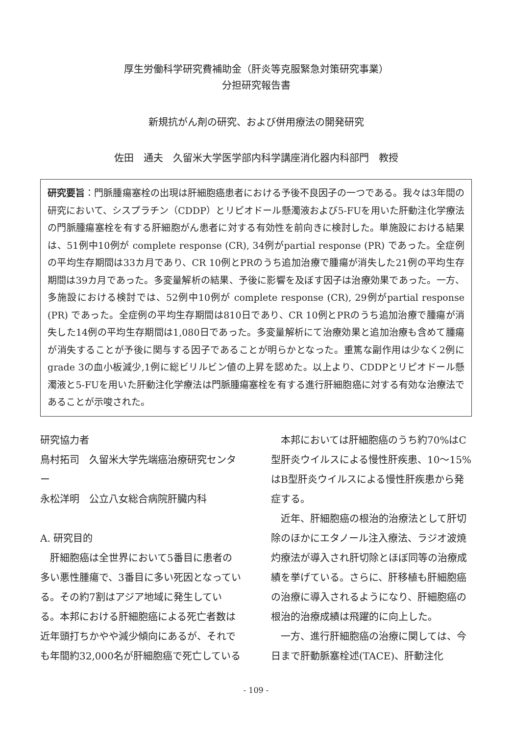厚生労働科学研究費補助金（肝炎等克服緊急対策研究事業）
分担研究報告書
新規抗がん剤の研究、および併用療法の開発研究
佐田　通夫　久留米大学医学部内科学講座消化器内科部門　教授
研究要旨：門脈腫瘍塞栓の出現は肝細胞癌患者における予後不良因子の一つである。我々は3年間の研究において、シスプラチン（CDDP）とリピオドール懸濁液および5-FUを用いた肝動注化学療法の門脈腫瘍塞栓を有する肝細胞がん患者に対する有効性を前向きに検討した。単施設における結果は、51例中10例が complete response (CR), 34例がpartial response (PR) であった。全症例の平均生存期間は33カ月であり、CR 10例とPRのうち追加治療で腫瘍が消失した21例の平均生存期間は39カ月であった。多変量解析の結果、予後に影響を及ぼす因子は治療効果であった。一方、多施設における検討では、52例中10例が complete response (CR), 29例がpartial response (PR) であった。全症例の平均生存期間は810日であり、CR 10例とPRのうち追加治療で腫瘍が消失した14例の平均生存期間は1,080日であった。多変量解析にて治療効果と追加治療も含めて腫瘍が消失することが予後に関与する因子であることが明らかとなった。重篤な副作用は少なく2例にgrade 3の血小板減少,1例に総ビリルビン値の上昇を認めた。以上より、CDDPとリピオドール懸濁液と5-FUを用いた肝動注化学療法は門脈腫瘍塞栓を有する進行肝細胞癌に対する有効な治療法であることが示唆された。
研究協力者
鳥村拓司　久留米大学先端癌治療研究センター
永松洋明　公立八女総合病院肝臓内科
A. 研究目的
肝細胞癌は全世界において5番目に患者の多い悪性腫瘍で、3番目に多い死因となっている。その約7割はアジア地域に発生している。本邦における肝細胞癌による死亡者数は近年頭打ちかやや減少傾向にあるが、それでも年間約32,000名が肝細胞癌で死亡している
本邦においては肝細胞癌のうち約70%はC型肝炎ウイルスによる慢性肝疾患、10〜15%はB型肝炎ウイルスによる慢性肝疾患から発症する。
近年、肝細胞癌の根治的治療法として肝切除のほかにエタノール注入療法、ラジオ波焼灼療法が導入され肝切除とほぼ同等の治療成績を挙げている。さらに、肝移植も肝細胞癌の治療に導入されるようになり、肝細胞癌の根治的治療成績は飛躍的に向上した。
一方、進行肝細胞癌の治療に関しては、今日まで肝動脈塞栓述(TACE)、肝動注化
- 109 -